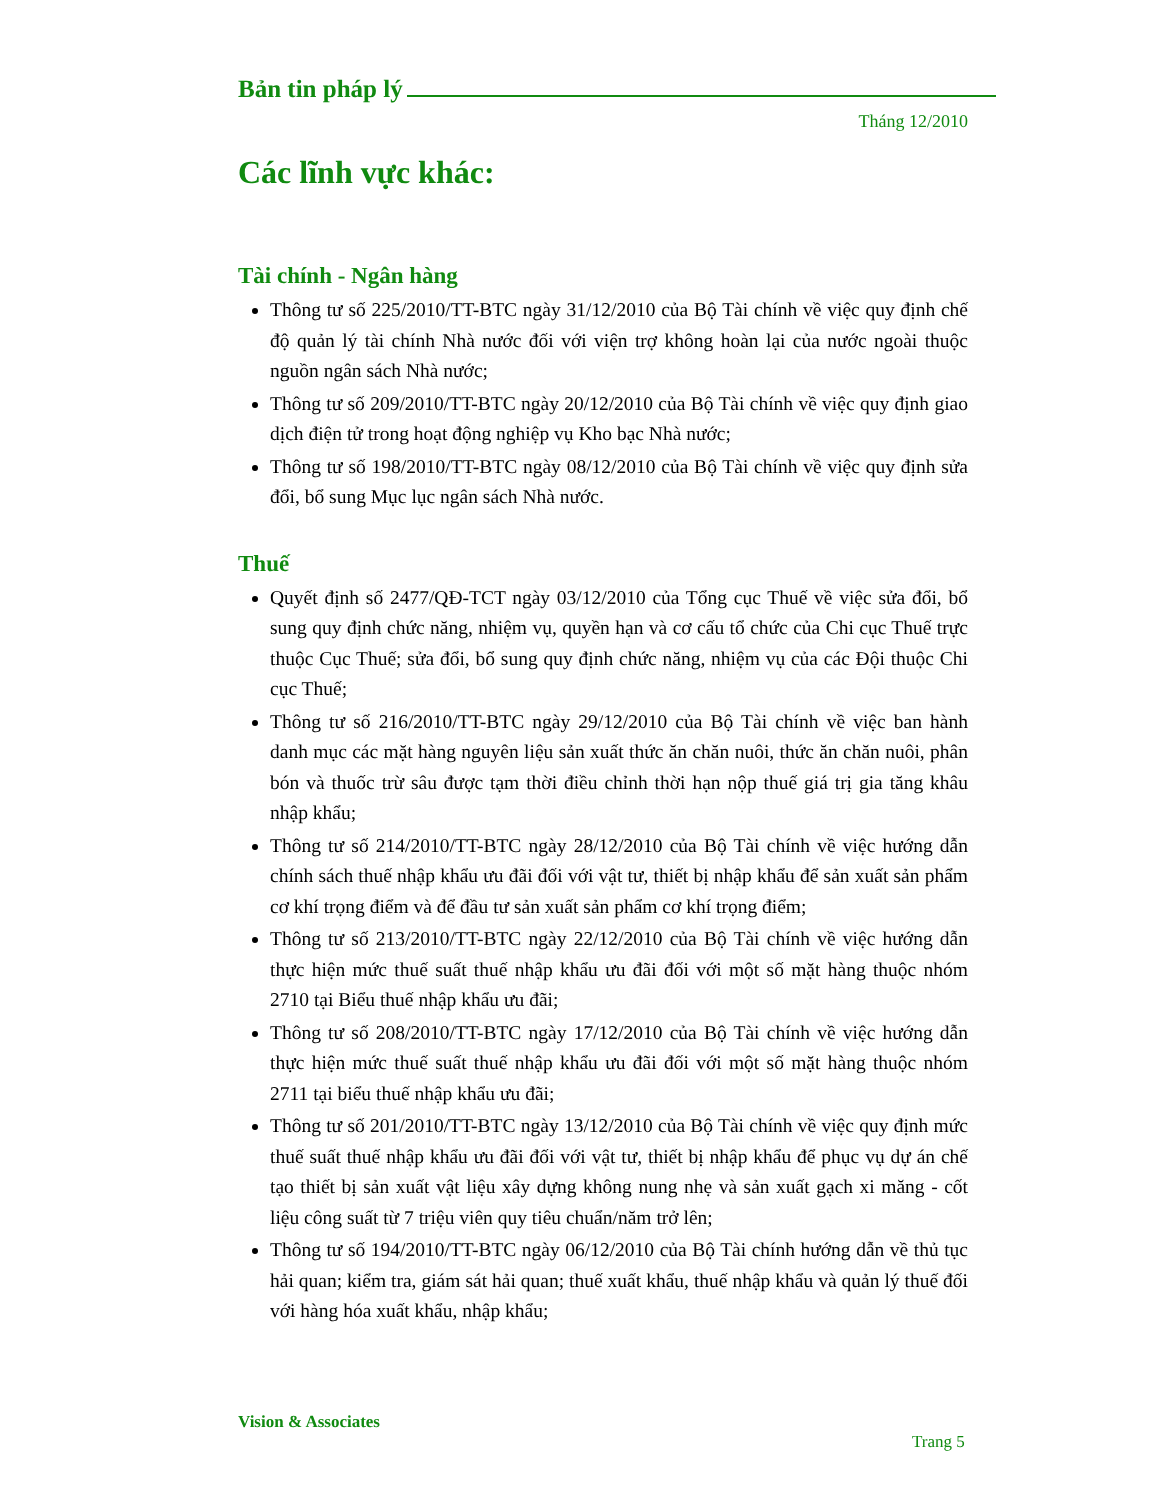Bản tin pháp lý
Tháng 12/2010
Các lĩnh vực khác:
Tài chính - Ngân hàng
Thông tư số 225/2010/TT-BTC ngày 31/12/2010 của Bộ Tài chính về việc quy định chế độ quản lý tài chính Nhà nước đối với viện trợ không hoàn lại của nước ngoài thuộc nguồn ngân sách Nhà nước;
Thông tư số 209/2010/TT-BTC ngày 20/12/2010 của Bộ Tài chính về việc quy định giao dịch điện tử trong hoạt động nghiệp vụ Kho bạc Nhà nước;
Thông tư số 198/2010/TT-BTC ngày 08/12/2010 của Bộ Tài chính về việc quy định sửa đổi, bổ sung Mục lục ngân sách Nhà nước.
Thuế
Quyết định số 2477/QĐ-TCT ngày 03/12/2010 của Tổng cục Thuế về việc sửa đổi, bổ sung quy định chức năng, nhiệm vụ, quyền hạn và cơ cấu tổ chức của Chi cục Thuế trực thuộc Cục Thuế; sửa đổi, bổ sung quy định chức năng, nhiệm vụ của các Đội thuộc Chi cục Thuế;
Thông tư số 216/2010/TT-BTC ngày 29/12/2010 của Bộ Tài chính về việc ban hành danh mục các mặt hàng nguyên liệu sản xuất thức ăn chăn nuôi, thức ăn chăn nuôi, phân bón và thuốc trừ sâu được tạm thời điều chỉnh thời hạn nộp thuế giá trị gia tăng khâu nhập khẩu;
Thông tư số 214/2010/TT-BTC ngày 28/12/2010 của Bộ Tài chính về việc hướng dẫn chính sách thuế nhập khẩu ưu đãi đối với vật tư, thiết bị nhập khẩu để sản xuất sản phẩm cơ khí trọng điểm và để đầu tư sản xuất sản phẩm cơ khí trọng điểm;
Thông tư số 213/2010/TT-BTC ngày 22/12/2010 của Bộ Tài chính về việc hướng dẫn thực hiện mức thuế suất thuế nhập khẩu ưu đãi đối với một số mặt hàng thuộc nhóm 2710 tại Biểu thuế nhập khẩu ưu đãi;
Thông tư số 208/2010/TT-BTC ngày 17/12/2010 của Bộ Tài chính về việc hướng dẫn thực hiện mức thuế suất thuế nhập khẩu ưu đãi đối với một số mặt hàng thuộc nhóm 2711 tại biểu thuế nhập khẩu ưu đãi;
Thông tư số 201/2010/TT-BTC ngày 13/12/2010 của Bộ Tài chính về việc quy định mức thuế suất thuế nhập khẩu ưu đãi đối với vật tư, thiết bị nhập khẩu để phục vụ dự án chế tạo thiết bị sản xuất vật liệu xây dựng không nung nhẹ và sản xuất gạch xi măng - cốt liệu công suất từ 7 triệu viên quy tiêu chuẩn/năm trở lên;
Thông tư số 194/2010/TT-BTC ngày 06/12/2010 của Bộ Tài chính hướng dẫn về thủ tục hải quan; kiểm tra, giám sát hải quan; thuế xuất khẩu, thuế nhập khẩu và quản lý thuế đối với hàng hóa xuất khẩu, nhập khẩu;
Vision & Associates
Trang 5